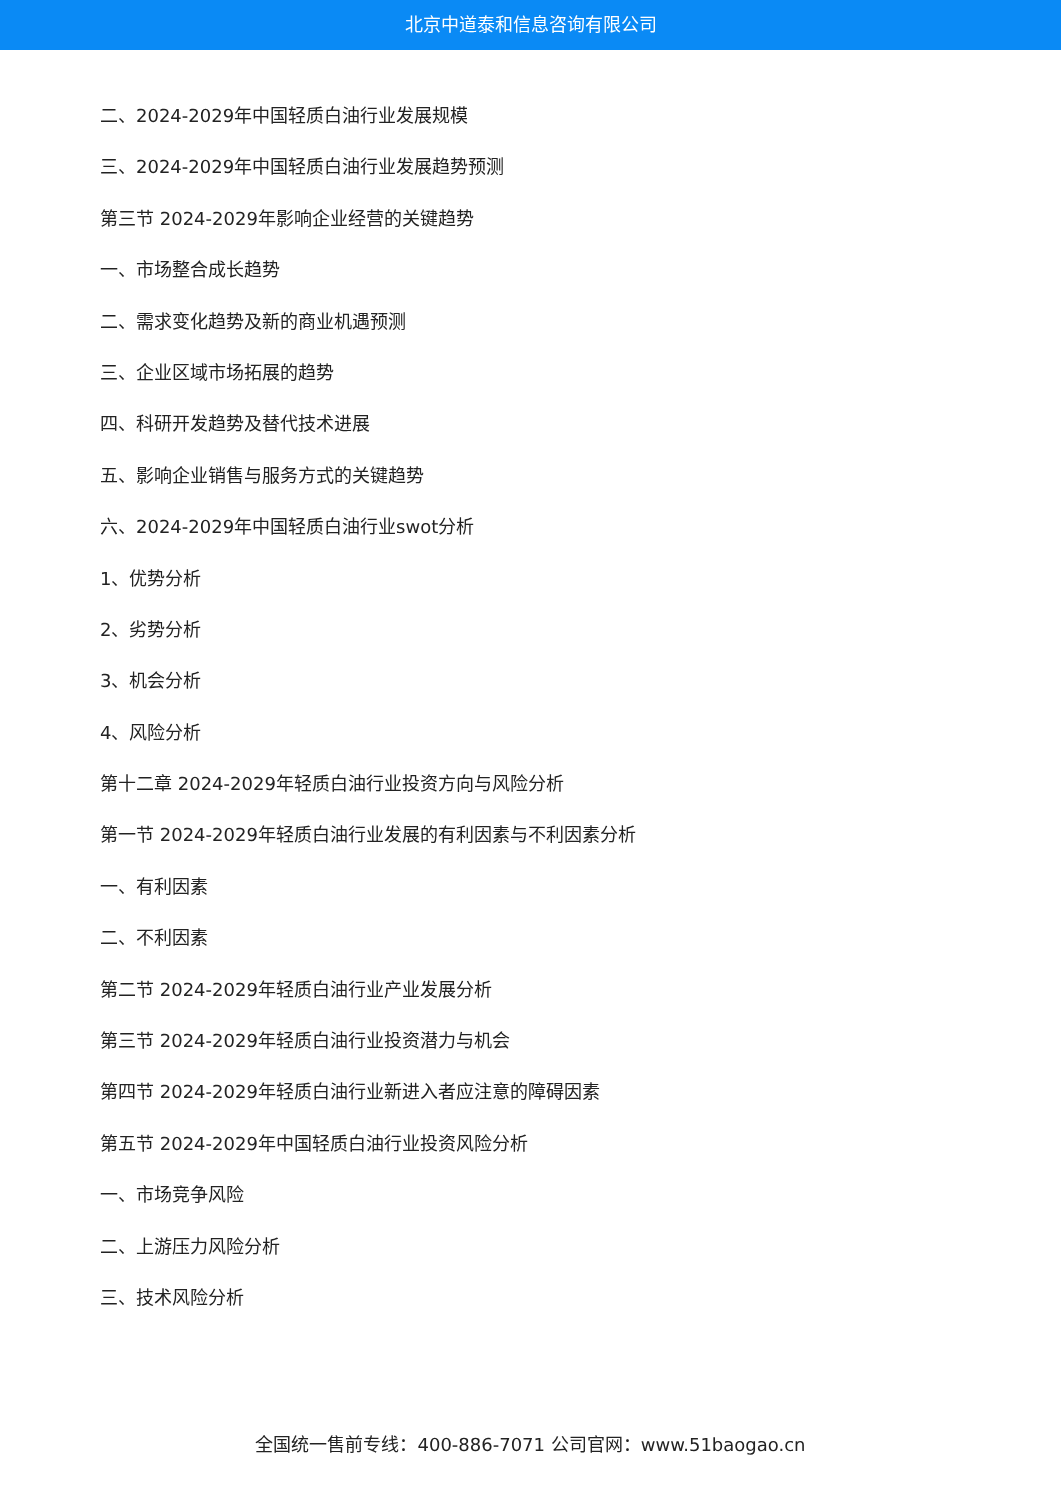北京中道泰和信息咨询有限公司
二、2024-2029年中国轻质白油行业发展规模
三、2024-2029年中国轻质白油行业发展趋势预测
第三节 2024-2029年影响企业经营的关键趋势
一、市场整合成长趋势
二、需求变化趋势及新的商业机遇预测
三、企业区域市场拓展的趋势
四、科研开发趋势及替代技术进展
五、影响企业销售与服务方式的关键趋势
六、2024-2029年中国轻质白油行业swot分析
1、优势分析
2、劣势分析
3、机会分析
4、风险分析
第十二章 2024-2029年轻质白油行业投资方向与风险分析
第一节 2024-2029年轻质白油行业发展的有利因素与不利因素分析
一、有利因素
二、不利因素
第二节 2024-2029年轻质白油行业产业发展分析
第三节 2024-2029年轻质白油行业投资潜力与机会
第四节 2024-2029年轻质白油行业新进入者应注意的障碍因素
第五节 2024-2029年中国轻质白油行业投资风险分析
一、市场竞争风险
二、上游压力风险分析
三、技术风险分析
全国统一售前专线：400-886-7071 公司官网：www.51baogao.cn